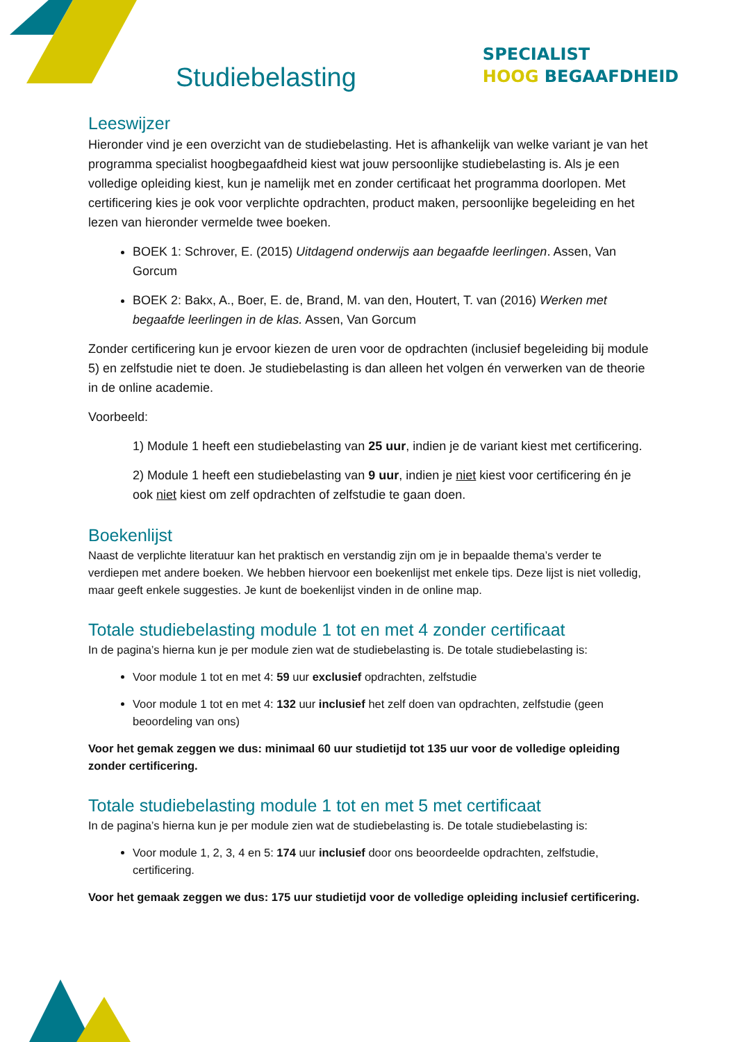SPECIALIST
HOOG BEGAAFDHEID
Studiebelasting
Leeswijzer
Hieronder vind je een overzicht van de studiebelasting. Het is afhankelijk van welke variant je van het programma specialist hoogbegaafdheid kiest wat jouw persoonlijke studiebelasting is. Als je een volledige opleiding kiest, kun je namelijk met en zonder certificaat het programma doorlopen. Met certificering kies je ook voor verplichte opdrachten, product maken, persoonlijke begeleiding en het lezen van hieronder vermelde twee boeken.
BOEK 1: Schrover, E. (2015) Uitdagend onderwijs aan begaafde leerlingen. Assen, Van Gorcum
BOEK 2: Bakx, A., Boer, E. de, Brand, M. van den, Houtert, T. van (2016) Werken met begaafde leerlingen in de klas. Assen, Van Gorcum
Zonder certificering kun je ervoor kiezen de uren voor de opdrachten (inclusief begeleiding bij module 5) en zelfstudie niet te doen. Je studiebelasting is dan alleen het volgen én verwerken van de theorie in de online academie.
Voorbeeld:
1) Module 1 heeft een studiebelasting van 25 uur, indien je de variant kiest met certificering.
2) Module 1 heeft een studiebelasting van 9 uur, indien je niet kiest voor certificering én je ook niet kiest om zelf opdrachten of zelfstudie te gaan doen.
Boekenlijst
Naast de verplichte literatuur kan het praktisch en verstandig zijn om je in bepaalde thema’s verder te verdiepen met andere boeken. We hebben hiervoor een boekenlijst met enkele tips. Deze lijst is niet volledig, maar geeft enkele suggesties. Je kunt de boekenlijst vinden in de online map.
Totale studiebelasting module 1 tot en met 4 zonder certificaat
In de pagina’s hierna kun je per module zien wat de studiebelasting is. De totale studiebelasting is:
Voor module 1 tot en met 4: 59 uur exclusief opdrachten, zelfstudie
Voor module 1 tot en met 4: 132 uur inclusief het zelf doen van opdrachten, zelfstudie (geen beoordeling van ons)
Voor het gemak zeggen we dus: minimaal 60 uur studietijd tot 135 uur voor de volledige opleiding zonder certificering.
Totale studiebelasting module 1 tot en met 5 met certificaat
In de pagina’s hierna kun je per module zien wat de studiebelasting is. De totale studiebelasting is:
Voor module 1, 2, 3, 4 en 5: 174 uur inclusief door ons beoordeelde opdrachten, zelfstudie, certificering.
Voor het gemaak zeggen we dus: 175 uur studietijd voor de volledige opleiding inclusief certificering.